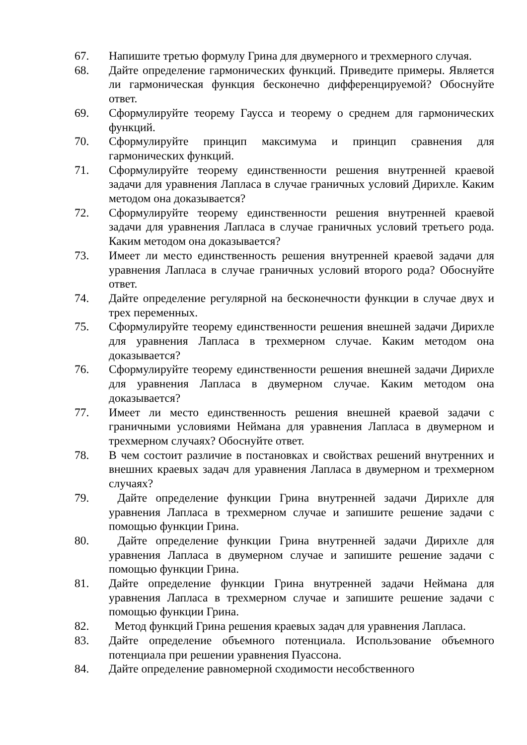67. Напишите третью формулу Грина для двумерного и трехмерного случая.
68. Дайте определение гармонических функций. Приведите примеры. Является ли гармоническая функция бесконечно дифференцируемой? Обоснуйте ответ.
69. Сформулируйте теорему Гаусса и теорему о среднем для гармонических функций.
70. Сформулируйте принцип максимума и принцип сравнения для гармонических функций.
71. Сформулируйте теорему единственности решения внутренней краевой задачи для уравнения Лапласа в случае граничных условий Дирихле. Каким методом она доказывается?
72. Сформулируйте теорему единственности решения внутренней краевой задачи для уравнения Лапласа в случае граничных условий третьего рода. Каким методом она доказывается?
73. Имеет ли место единственность решения внутренней краевой задачи для уравнения Лапласа в случае граничных условий второго рода? Обоснуйте ответ.
74. Дайте определение регулярной на бесконечности функции в случае двух и трех переменных.
75. Сформулируйте теорему единственности решения внешней задачи Дирихле для уравнения Лапласа в трехмерном случае. Каким методом она доказывается?
76. Сформулируйте теорему единственности решения внешней задачи Дирихле для уравнения Лапласа в двумерном случае. Каким методом она доказывается?
77. Имеет ли место единственность решения внешней краевой задачи с граничными условиями Неймана для уравнения Лапласа в двумерном и трехмерном случаях? Обоснуйте ответ.
78. В чем состоит различие в постановках и свойствах решений внутренних и внешних краевых задач для уравнения Лапласа в двумерном и трехмерном случаях?
79. Дайте определение функции Грина внутренней задачи Дирихле для уравнения Лапласа в трехмерном случае и запишите решение задачи с помощью функции Грина.
80. Дайте определение функции Грина внутренней задачи Дирихле для уравнения Лапласа в двумерном случае и запишите решение задачи с помощью функции Грина.
81. Дайте определение функции Грина внутренней задачи Неймана для уравнения Лапласа в трехмерном случае и запишите решение задачи с помощью функции Грина.
82. Метод функций Грина решения краевых задач для уравнения Лапласа.
83. Дайте определение объемного потенциала. Использование объемного потенциала при решении уравнения Пуассона.
84. Дайте определение равномерной сходимости несобственного